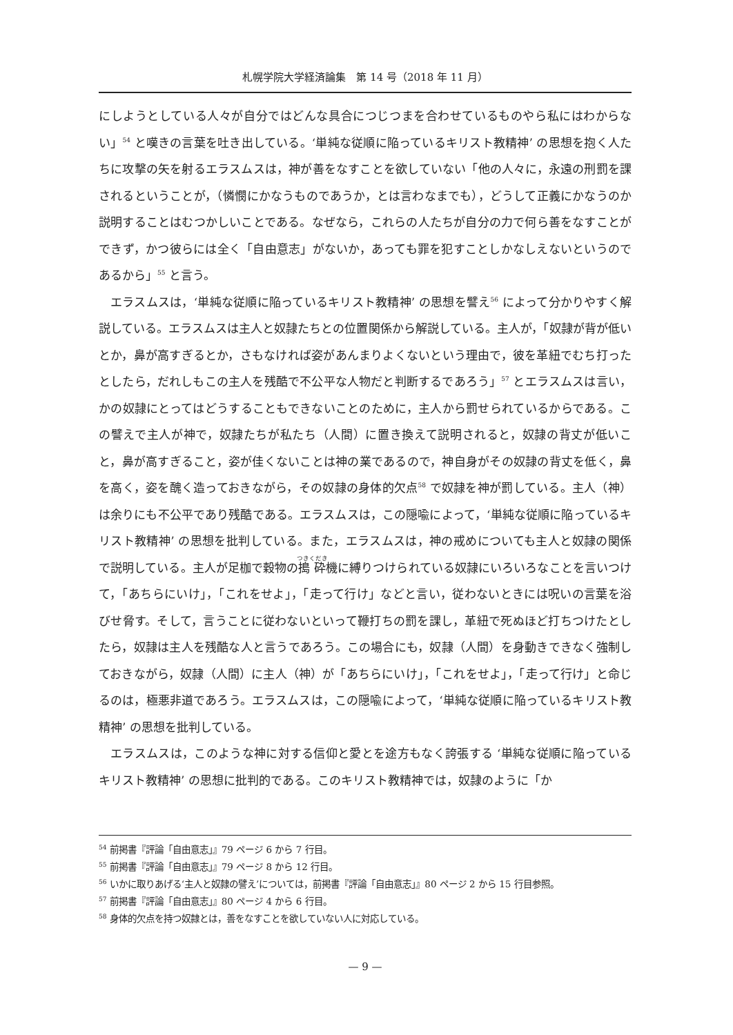札幌学院大学経済論集　第 14 号（2018 年 11 月）
にしようとしている人々が自分ではどんな具合につじつまを合わせているものやら私にはわからない」<sup>54</sup> と嘆きの言葉を吐き出している。‘単純な従順に陥っているキリスト教精神’ の思想を抱く人たちに攻撃の矢を射るエラスムスは，神が善をなすことを欲していない「他の人々に，永遠の刑罰を課されるということが，（憐憫にかなうものであうか，とは言わなまでも），どうして正義にかなうのか説明することはむつかしいことである。なぜなら，これらの人たちが自分の力で何ら善をなすことができず，かつ彼らには全く「自由意志」がないか，あっても罪を犯すことしかなしえないというのであるから」<sup>55</sup> と言う。
エラスムスは，‘単純な従順に陥っているキリスト教精神’ の思想を譬え<sup>56</sup> によって分かりやすく解説している。エラスムスは主人と奴隷たちとの位置関係から解説している。主人が，「奴隷が背が低いとか，鼻が高すぎるとか，さもなければ姿があんまりよくないという理由で，彼を革紐でむち打ったとしたら，だれしもこの主人を残酷で不公平な人物だと判断するであろう」<sup>57</sup> とエラスムスは言い，かの奴隷にとってはどうすることもできないことのために，主人から罰せられているからである。この譬えで主人が神で，奴隷たちが私たち（人間）に置き換えて説明されると，奴隷の背丈が低いこと，鼻が高すぎること，姿が佳くないことは神の業であるので，神自身がその奴隷の背丈を低く，鼻を高く，姿を醜く造っておきながら，その奴隷の身体的欠点<sup>58</sup> で奴隷を神が罰している。主人（神）は余りにも不公平であり残酷である。エラスムスは，この隠喩によって，‘単純な従順に陥っているキリスト教精神’ の思想を批判している。また，エラスムスは，神の戒めについても主人と奴隷の関係で説明している。主人が足枷で穀物の搗砕機に縛りつけられている奴隷にいろいろなことを言いつけて，「あちらにいけ」，「これをせよ」，「走って行け」などと言い，従わないときには呪いの言葉を浴びせ脅す。そして，言うことに従わないといって鞭打ちの罰を課し，革紐で死ぬほど打ちつけたとしたら，奴隷は主人を残酷な人と言うであろう。この場合にも，奴隷（人間）を身動きできなく強制しておきながら，奴隷（人間）に主人（神）が「あちらにいけ」，「これをせよ」，「走って行け」と命じるのは，極悪非道であろう。エラスムスは，この隠喩によって，‘単純な従順に陥っているキリスト教精神’ の思想を批判している。
エラスムスは，このような神に対する信仰と愛とを途方もなく誇張する ‘単純な従順に陥っているキリスト教精神’ の思想に批判的である。このキリスト教精神では，奴隷のように「か
<sup>54</sup> 前掲書『評論「自由意志」』79 ページ 6 から 7 行目。
<sup>55</sup> 前掲書『評論「自由意志」』79 ページ 8 から 12 行目。
<sup>56</sup> いかに取りあげる‘主人と奴隷の譬え’については，前掲書『評論「自由意志」』80 ページ 2 から 15 行目参照。
<sup>57</sup> 前掲書『評論「自由意志」』80 ページ 4 から 6 行目。
<sup>58</sup> 身体的欠点を持つ奴隷とは，善をなすことを欲していない人に対応している。
— 9 —